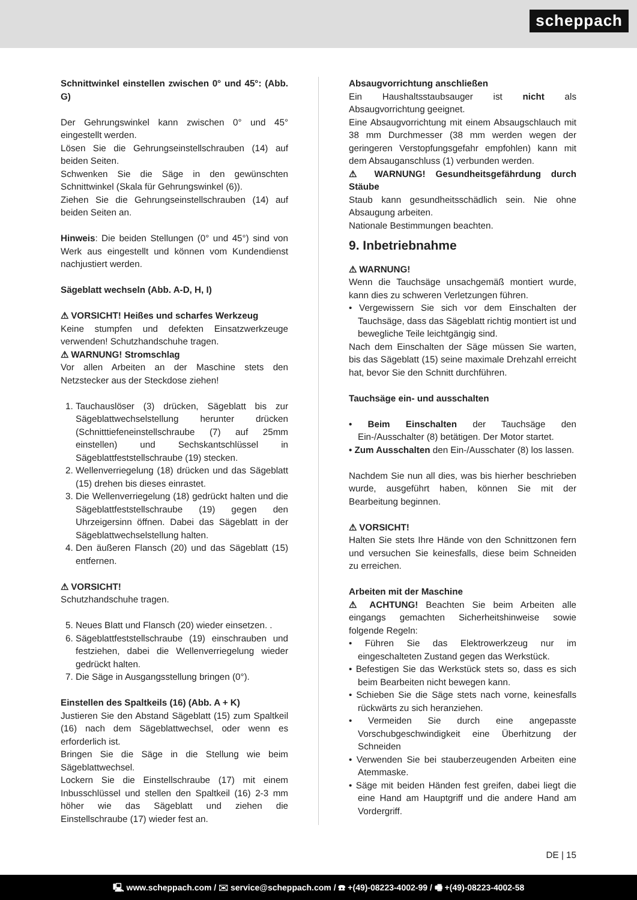scheppach
Schnittwinkel einstellen zwischen 0° und 45°: (Abb. G)
Der Gehrungswinkel kann zwischen 0° und 45° eingestellt werden.
Lösen Sie die Gehrungseinstellschrauben (14) auf beiden Seiten.
Schwenken Sie die Säge in den gewünschten Schnittwinkel (Skala für Gehrungswinkel (6)).
Ziehen Sie die Gehrungseinstellschrauben (14) auf beiden Seiten an.
Hinweis: Die beiden Stellungen (0° und 45°) sind von Werk aus eingestellt und können vom Kundendienst nachjustiert werden.
Sägeblatt wechseln (Abb. A-D, H, I)
⚠ VORSICHT! Heißes und scharfes Werkzeug
Keine stumpfen und defekten Einsatzwerkzeuge verwenden! Schutzhandschuhe tragen.
⚠ WARNUNG! Stromschlag
Vor allen Arbeiten an der Maschine stets den Netzstecker aus der Steckdose ziehen!
1. Tauchauslöser (3) drücken, Sägeblatt bis zur Sägeblattwechselstellung herunter drücken (Schnitttiefeneinstellschraube (7) auf 25mm einstellen) und Sechskantschlüssel in Sägeblattfeststellschraube (19) stecken.
2. Wellenverriegelung (18) drücken und das Sägeblatt (15) drehen bis dieses einrastet.
3. Die Wellenverriegelung (18) gedrückt halten und die Sägeblattfeststellschraube (19) gegen den Uhrzeigersinn öffnen. Dabei das Sägeblatt in der Sägeblattwechselstellung halten.
4. Den äußeren Flansch (20) und das Sägeblatt (15) entfernen.
⚠ VORSICHT!
Schutzhandschuhe tragen.
5. Neues Blatt und Flansch (20) wieder einsetzen. .
6. Sägeblattfeststellschraube (19) einschrauben und festziehen, dabei die Wellenverriegelung wieder gedrückt halten.
7. Die Säge in Ausgangsstellung bringen (0°).
Einstellen des Spaltkeils (16) (Abb. A + K)
Justieren Sie den Abstand Sägeblatt (15) zum Spaltkeil (16) nach dem Sägeblattwechsel, oder wenn es erforderlich ist.
Bringen Sie die Säge in die Stellung wie beim Sägeblattwechsel.
Lockern Sie die Einstellschraube (17) mit einem Inbusschlüssel und stellen den Spaltkeil (16) 2-3 mm höher wie das Sägeblatt und ziehen die Einstellschraube (17) wieder fest an.
Absaugvorrichtung anschließen
Ein Haushaltsstaubsauger ist nicht als Absaugvorrichtung geeignet.
Eine Absaugvorrichtung mit einem Absaugschlauch mit 38 mm Durchmesser (38 mm werden wegen der geringeren Verstopfungsgefahr empfohlen) kann mit dem Absauganschluss (1) verbunden werden.
⚠ WARNUNG! Gesundheitsgefährdung durch Stäube
Staub kann gesundheitsschädlich sein. Nie ohne Absaugung arbeiten.
Nationale Bestimmungen beachten.
9. Inbetriebnahme
⚠ WARNUNG!
Wenn die Tauchsäge unsachgemäß montiert wurde, kann dies zu schweren Verletzungen führen.
• Vergewissern Sie sich vor dem Einschalten der Tauchsäge, dass das Sägeblatt richtig montiert ist und bewegliche Teile leichtgängig sind.
Nach dem Einschalten der Säge müssen Sie warten, bis das Sägeblatt (15) seine maximale Drehzahl erreicht hat, bevor Sie den Schnitt durchführen.
Tauchsäge ein- und ausschalten
• Beim Einschalten der Tauchsäge den Ein-/Ausschalter (8) betätigen. Der Motor startet.
• Zum Ausschalten den Ein-/Ausschater (8) los lassen.
Nachdem Sie nun all dies, was bis hierher beschrieben wurde, ausgeführt haben, können Sie mit der Bearbeitung beginnen.
⚠ VORSICHT!
Halten Sie stets Ihre Hände von den Schnittzonen fern und versuchen Sie keinesfalls, diese beim Schneiden zu erreichen.
Arbeiten mit der Maschine
⚠ ACHTUNG! Beachten Sie beim Arbeiten alle eingangs gemachten Sicherheitshinweise sowie folgende Regeln:
• Führen Sie das Elektrowerkzeug nur im eingeschalteten Zustand gegen das Werkstück.
• Befestigen Sie das Werkstück stets so, dass es sich beim Bearbeiten nicht bewegen kann.
• Schieben Sie die Säge stets nach vorne, keinesfalls rückwärts zu sich heranziehen.
• Vermeiden Sie durch eine angepasste Vorschubgeschwindigkeit eine Überhitzung der Schneiden
• Verwenden Sie bei stauberzeugenden Arbeiten eine Atemmaske.
• Säge mit beiden Händen fest greifen, dabei liegt die eine Hand am Hauptgriff und die andere Hand am Vordergriff.
DE | 15
🖳 www.scheppach.com / ✉ service@scheppach.com / ☎ +(49)-08223-4002-99 / 🖷 +(49)-08223-4002-58